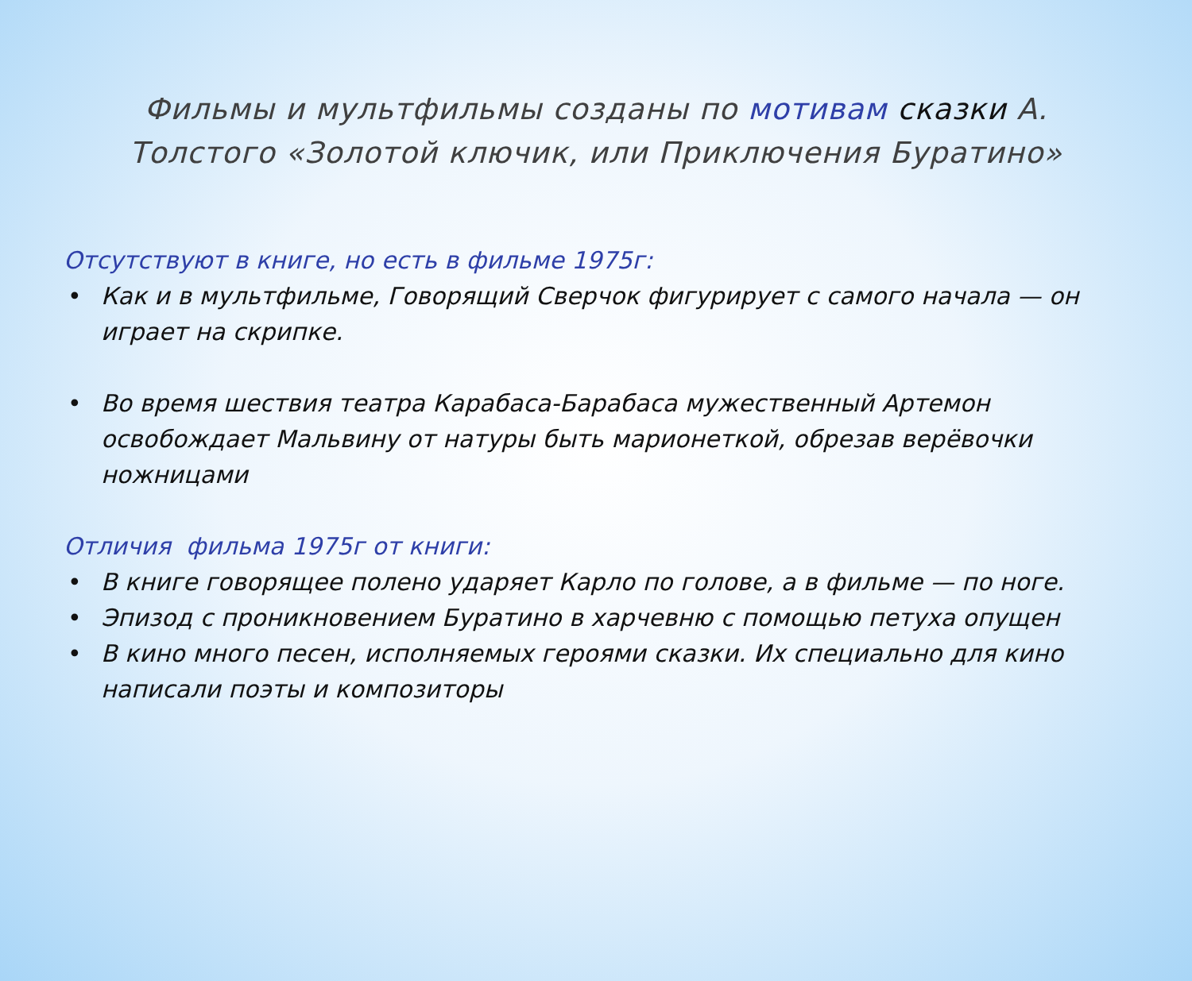Фильмы и мультфильмы созданы по мотивам сказки А. Толстого «Золотой ключик, или Приключения Буратино»
Отсутствуют в книге, но есть в фильме 1975г:
• Как и в мультфильме, Говорящий Сверчок фигурирует с самого начала — он играет на скрипке.
• Во время шествия театра Карабаса-Барабаса мужественный Артемон освобождает Мальвину от натуры быть марионеткой, обрезав верёвочки ножницами
Отличия фильма 1975г от книги:
• В книге говорящее полено ударяет Карло по голове, а в фильме — по ноге.
• Эпизод с проникновением Буратино в харчевню с помощью петуха опущен
• В кино много песен, исполняемых героями сказки. Их специально для кино написали поэты и композиторы